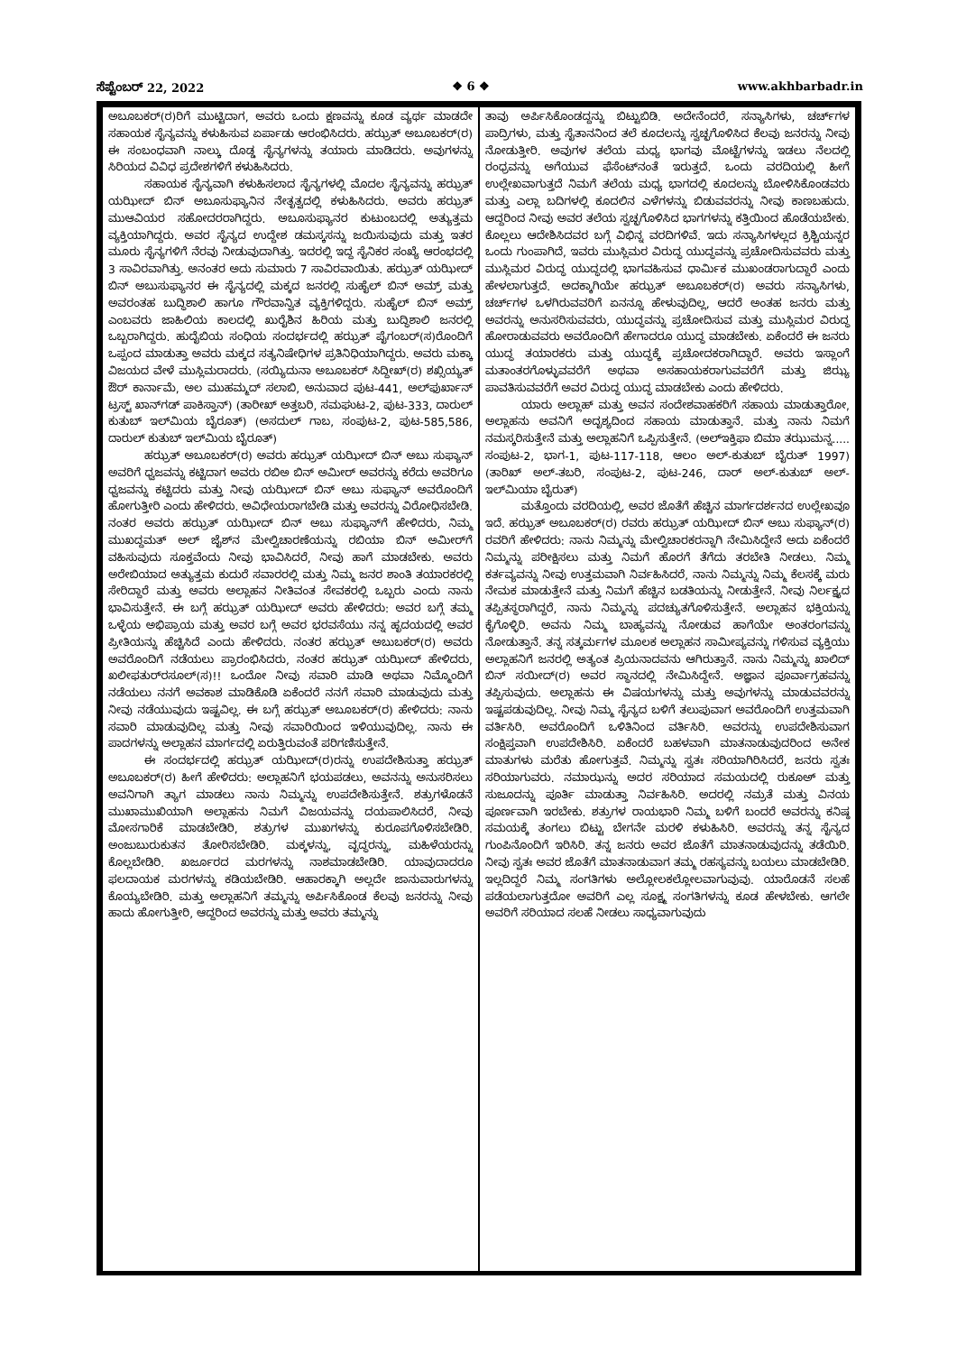ಸೆಪ್ಟೆಂಬರ್ 22, 2022 ❖ 6 ❖ www.akhbarbadr.in
ಅಬೂಬಕರ್(ರ)ರಿಗೆ ಮುಟ್ಟಿದಾಗ, ಅವರು ಒಂದು ಕ್ಷಣವನ್ನು ಕೂಡ ವ್ಯರ್ಥ ಮಾಡದೇ ಸಹಾಯಕ ಸೈನ್ಯವನ್ನು ಕಳುಹಿಸುವ ಏರ್ಪಾಡು ಆರಂಭಿಸಿದರು. ಹಝ್ರತ್ ಅಬೂಬಕರ್(ರ) ಈ ಸಂಬಂಧವಾಗಿ ನಾಲ್ಕು ದೊಡ್ಡ ಸೈನ್ಯಗಳನ್ನು ತಯಾರು ಮಾಡಿದರು. ಅವುಗಳನ್ನು ಸಿರಿಯದ ವಿವಿಧ ಪ್ರದೇಶಗಳಿಗೆ ಕಳುಹಿಸಿದರು.
ಸಹಾಯಕ ಸೈನ್ಯವಾಗಿ ಕಳುಹಿಸಲಾದ ಸೈನ್ಯಗಳಲ್ಲಿ ಮೊದಲ ಸೈನ್ಯವನ್ನು ಹಝ್ರತ್ ಯಝೀದ್ ಬಿನ್ ಅಬೂಸುಫ್ಯಾನಿನ ನೇತೃತ್ವದಲ್ಲಿ ಕಳುಹಿಸಿದರು. ಅವರು ಹಝ್ರತ್ ಮುಆವಿಯರ ಸಹೋದರರಾಗಿದ್ದರು. ಅಬೂಸುಫ್ಯಾನರ ಕುಟುಂಬದಲ್ಲಿ ಅತ್ಯುತ್ತಮ ವ್ಯಕ್ತಿಯಾಗಿದ್ದರು. ಅವರ ಸೈನ್ಯದ ಉದ್ದೇಶ ಡಮಸ್ಕಸನ್ನು ಜಯಿಸುವುದು ಮತ್ತು ಇತರ ಮೂರು ಸೈನ್ಯಗಳಿಗೆ ನೆರವು ನೀಡುವುದಾಗಿತ್ತು. ಇದರಲ್ಲಿ ಇದ್ದ ಸೈನಿಕರ ಸಂಖ್ಯೆ ಆರಂಭದಲ್ಲಿ 3 ಸಾವಿರವಾಗಿತ್ತು. ಅನಂತರ ಅದು ಸುಮಾರು 7 ಸಾವಿರವಾಯಿತು. ಹಝ್ರತ್ ಯಝೀದ್ ಬಿನ್ ಅಬುಸುಫ್ಯಾನರ ಈ ಸೈನ್ಯದಲ್ಲಿ ಮಕ್ಕದ ಜನರಲ್ಲಿ ಸುಹೈಲ್ ಬಿನ್ ಅಮ್ರ್ ಮತ್ತು ಅವರಂತಹ ಬುದ್ಧಿಶಾಲಿ ಹಾಗೂ ಗೌರವಾನ್ವಿತ ವ್ಯಕ್ತಿಗಳಿದ್ದರು. ಸುಹೈಲ್ ಬಿನ್ ಅಮ್ರ್ ಎಂಬವರು ಜಾಹಿಲಿಯ ಕಾಲದಲ್ಲಿ ಖುರೈಶಿನ ಹಿರಿಯ ಮತ್ತು ಬುದ್ಧಿಶಾಲಿ ಜನರಲ್ಲಿ ಒಬ್ಬರಾಗಿದ್ದರು. ಹುದೈಬಿಯ ಸಂಧಿಯ ಸಂದರ್ಭದಲ್ಲಿ ಹಝ್ರತ್ ಪೈಗಂಬರ್(ಸ)ರೊಂದಿಗೆ ಒಪ್ಪಂದ ಮಾಡುತ್ತಾ ಅವರು ಮಕ್ಕದ ಸತ್ಯನಿಷೇಧಿಗಳ ಪ್ರತಿನಿಧಿಯಾಗಿದ್ದರು. ಅವರು ಮಕ್ಕಾ ವಿಜಯದ ವೇಳೆ ಮುಸ್ಲಿಮರಾದರು. (ಸಯ್ಯಿದುನಾ ಅಬೂಬಕರ್ ಸಿದ್ದೀಖ್(ರ) ಶಖ್ಸಿಯ್ಯತ್ ಔರ್ ಕಾರ್ನಾಮೆ, ಅಲ ಮುಹಮ್ಮದ್ ಸಲಾಬಿ, ಅನುವಾದ ಪುಟ-441, ಅಲ್‌ಫುರ್ಖಾನ್ ಟ್ರಸ್ಟ್ ಖಾನ್‌ಗಡ್ ಪಾಕಿಸ್ತಾನ್) (ತಾರೀಖ್ ಅತ್ತಬರಿ, ಸಮಘುಟ-2, ಪುಟ-333, ದಾರುಲ್ ಕುತುಬ್ ಇಲ್‌ಮಿಯ ಬೈರೂತ್) (ಅಸದುಲ್ ಗಾಬ, ಸಂಪುಟ-2, ಪುಟ-585,586, ದಾರುಲ್ ಕುತುಬ್ ಇಲ್‌ಮಿಯ ಬೈರೂತ್)
ಹಝ್ರತ್ ಅಬೂಬಕರ್(ರ) ಅವರು ಹಝ್ರತ್ ಯಝೀದ್ ಬಿನ್ ಅಬು ಸುಫ್ಯಾನ್ ಅವರಿಗೆ ಧ್ವಜವನ್ನು ಕಟ್ಟಿದಾಗ ಅವರು ರಬಿಅ ಬಿನ್ ಅಮೀರ್ ಅವರನ್ನು ಕರೆದು ಅವರಿಗೂ ಧ್ವಜವನ್ನು ಕಟ್ಟಿದರು ಮತ್ತು ನೀವು ಯಝೀದ್ ಬಿನ್ ಅಬು ಸುಫ್ಯಾನ್ ಅವರೊಂದಿಗೆ ಹೋಗುತ್ತೀರಿ ಎಂದು ಹೇಳಿದರು. ಅವಿಧೇಯರಾಗಬೇಡಿ ಮತ್ತು ಅವರನ್ನು ವಿರೋಧಿಸಬೇಡಿ. ನಂತರ ಅವರು ಹಝ್ರತ್ ಯಝೀದ್ ಬಿನ್ ಅಬು ಸುಫ್ಯಾನ್‌ಗೆ ಹೇಳಿದರು, ನಿಮ್ಮ ಮುಖದ್ದಮತ್ ಅಲ್ ಜೈಶ್‌ನ ಮೇಲ್ವಿಚಾರಣೆಯನ್ನು ರಬಿಯಾ ಬಿನ್ ಅಮೀರ್‌ಗೆ ವಹಿಸುವುದು ಸೂಕ್ತವೆಂದು ನೀವು ಭಾವಿಸಿದರೆ, ನೀವು ಹಾಗೆ ಮಾಡಬೇಕು. ಅವರು ಅರೇಬಿಯಾದ ಅತ್ಯುತ್ತಮ ಕುದುರೆ ಸವಾರರಲ್ಲಿ ಮತ್ತು ನಿಮ್ಮ ಜನರ ಶಾಂತಿ ತಯಾರಕರಲ್ಲಿ ಸೇರಿದ್ದಾರೆ ಮತ್ತು ಅವರು ಅಲ್ಲಾಹನ ನೀತಿವಂತ ಸೇವಕರಲ್ಲಿ ಒಬ್ಬರು ಎಂದು ನಾನು ಭಾವಿಸುತ್ತೇನೆ. ಈ ಬಗ್ಗೆ ಹಝ್ರತ್ ಯಝೀದ್ ಅವರು ಹೇಳಿದರು: ಅವರ ಬಗ್ಗೆ ತಮ್ಮ ಒಳ್ಳೆಯ ಅಭಿಪ್ರಾಯ ಮತ್ತು ಅವರ ಬಗ್ಗೆ ಅವರ ಭರವಸೆಯು ನನ್ನ ಹೃದಯದಲ್ಲಿ ಅವರ ಪ್ರೀತಿಯನ್ನು ಹೆಚ್ಚಿಸಿದೆ ಎಂದು ಹೇಳಿದರು. ನಂತರ ಹಝ್ರತ್ ಅಬುಬಕರ್(ರ) ಅವರು ಅವರೊಂದಿಗೆ ನಡೆಯಲು ಪ್ರಾರಂಭಿಸಿದರು, ನಂತರ ಹಝ್ರತ್ ಯಝೀದ್ ಹೇಳಿದರು, ಖಲೀಫತುರ್‌ರಸೂಲ್(ಸ)!! ಒಂದೋ ನೀವು ಸವಾರಿ ಮಾಡಿ ಅಥವಾ ನಿಮ್ಮೊಂದಿಗೆ ನಡೆಯಲು ನನಗೆ ಅವಕಾಶ ಮಾಡಿಕೊಡಿ ಏಕೆಂದರೆ ನನಗೆ ಸವಾರಿ ಮಾಡುವುದು ಮತ್ತು ನೀವು ನಡೆಯುವುದು ಇಷ್ಟವಿಲ್ಲ. ಈ ಬಗ್ಗೆ ಹಝ್ರತ್ ಅಬೂಬಕರ್(ರ) ಹೇಳಿದರು: ನಾನು ಸವಾರಿ ಮಾಡುವುದಿಲ್ಲ ಮತ್ತು ನೀವು ಸವಾರಿಯಿಂದ ಇಳಿಯುವುದಿಲ್ಲ. ನಾನು ಈ ಪಾದಗಳನ್ನು ಅಲ್ಲಾಹನ ಮಾರ್ಗದಲ್ಲಿ ಏರುತ್ತಿರುವಂತೆ ಪರಿಗಣಿಸುತ್ತೇನೆ.
ಈ ಸಂದರ್ಭದಲ್ಲಿ ಹಝ್ರತ್ ಯಝೀದ್(ರ)ರನ್ನು ಉಪದೇಶಿಸುತ್ತಾ ಹಝ್ರತ್ ಅಬೂಬಕರ್(ರ) ಹೀಗೆ ಹೇಳಿದರು: ಅಲ್ಲಾಹನಿಗೆ ಭಯಪಡಲು, ಅವನನ್ನು ಅನುಸರಿಸಲು ಅವನಿಗಾಗಿ ತ್ಯಾಗ ಮಾಡಲು ನಾನು ನಿಮ್ಮನ್ನು ಉಪದೇಶಿಸುತ್ತೇನೆ. ಶತ್ರುಗಳೊಡನೆ ಮುಖಾಮುಖಿಯಾಗಿ ಅಲ್ಲಾಹನು ನಿಮಗೆ ವಿಜಯವನ್ನು ದಯಪಾಲಿಸಿದರೆ, ನೀವು ಮೋಸಗಾರಿಕೆ ಮಾಡಬೇಡಿರಿ, ಶತ್ರುಗಳ ಮುಖಗಳನ್ನು ಕುರೂಪಗೊಳಿಸಬೇಡಿರಿ. ಅಂಜುಬುರುಕುತನ ತೋರಿಸಬೇಡಿರಿ. ಮಕ್ಕಳನ್ನು, ವೃದ್ಧರನ್ನು, ಮಹಿಳೆಯರನ್ನು ಕೊಲ್ಲಬೇಡಿರಿ. ಖರ್ಜೂರದ ಮರಗಳನ್ನು ನಾಶಮಾಡಬೇಡಿರಿ. ಯಾವುದಾದರೂ ಫಲದಾಯಕ ಮರಗಳನ್ನು ಕಡಿಯಬೇಡಿರಿ. ಆಹಾರಕ್ಕಾಗಿ ಅಲ್ಲದೇ ಜಾನುವಾರುಗಳನ್ನು ಕೊಯ್ಯಬೇಡಿರಿ. ಮತ್ತು ಅಲ್ಲಾಹನಿಗೆ ತಮ್ಮನ್ನು ಅರ್ಪಿಸಿಕೊಂಡ ಕೆಲವು ಜನರನ್ನು ನೀವು ಹಾದು ಹೋಗುತ್ತೀರಿ, ಆದ್ದರಿಂದ ಅವರನ್ನು ಮತ್ತು ಅವರು ತಮ್ಮನ್ನು
ತಾವು ಅರ್ಪಿಸಿಕೊಂಡದ್ದನ್ನು ಬಿಟ್ಟುಬಿಡಿ. ಅದೇನೆಂದರೆ, ಸನ್ಯಾಸಿಗಳು, ಚರ್ಚ್‌ಗಳ ಪಾದ್ರಿಗಳು, ಮತ್ತು ಸೈತಾನನಿಂದ ತಲೆ ಕೂದಲನ್ನು ಸ್ವಚ್ಛಗೊಳಿಸಿದ ಕೆಲವು ಜನರನ್ನು ನೀವು ನೋಡುತ್ತೀರಿ. ಅವುಗಳ ತಲೆಯ ಮಧ್ಯ ಭಾಗವು ಮೊಟ್ಟೆಗಳನ್ನು ಇಡಲು ನೆಲದಲ್ಲಿ ರಂಧ್ರವನ್ನು ಅಗೆಯುವ ಫೆಸೆಂಟ್‌ನಂತೆ ಇರುತ್ತದೆ. ಒಂದು ವರದಿಯಲ್ಲಿ ಹೀಗೆ ಉಲ್ಲೇಖವಾಗುತ್ತದೆ ನಿಮಗೆ ತಲೆಯ ಮಧ್ಯ ಭಾಗದಲ್ಲಿ ಕೂದಲನ್ನು ಬೋಳಿಸಿಕೊಂಡವರು ಮತ್ತು ಎಲ್ಲಾ ಬದಿಗಳಲ್ಲಿ ಕೂದಲಿನ ಎಳೆಗಳನ್ನು ಬಿಡುವವರನ್ನು ನೀವು ಕಾಣಬಹುದು. ಆದ್ದರಿಂದ ನೀವು ಅವರ ತಲೆಯ ಸ್ವಚ್ಛಗೊಳಿಸಿದ ಭಾಗಗಳನ್ನು ಕತ್ತಿಯಿಂದ ಹೊಡೆಯಬೇಕು. ಕೊಲ್ಲಲು ಆದೇಶಿಸಿದವರ ಬಗ್ಗೆ ವಿಭಿನ್ನ ವರದಿಗಳಿವೆ. ಇದು ಸನ್ಯಾಸಿಗಳಲ್ಲದ ಕ್ರಿಶ್ಚಿಯನ್ನರ ಒಂದು ಗುಂಪಾಗಿದೆ, ಇವರು ಮುಸ್ಲಿಮರ ವಿರುದ್ಧ ಯುದ್ಧವನ್ನು ಪ್ರಚೋದಿಸುವವರು ಮತ್ತು ಮುಸ್ಲಿಮರ ವಿರುದ್ಧ ಯುದ್ಧದಲ್ಲಿ ಭಾಗವಹಿಸುವ ಧಾರ್ಮಿಕ ಮುಖಂಡರಾಗುದ್ದಾರೆ ಎಂದು ಹೇಳಲಾಗುತ್ತದೆ. ಅದಕ್ಕಾಗಿಯೇ ಹಝ್ರತ್ ಅಬೂಬಕರ್(ರ) ಅವರು ಸನ್ಯಾಸಿಗಳು, ಚರ್ಚ್‌ಗಳ ಒಳಗಿರುವವರಿಗೆ ಏನನ್ನೂ ಹೇಳುವುದಿಲ್ಲ, ಆದರೆ ಅಂತಹ ಜನರು ಮತ್ತು ಅವರನ್ನು ಅನುಸರಿಸುವವರು, ಯುದ್ಧವನ್ನು ಪ್ರಚೋದಿಸುವ ಮತ್ತು ಮುಸ್ಲಿಮರ ವಿರುದ್ಧ ಹೋರಾಡುವವರು ಅವರೊಂದಿಗೆ ಹೇಗಾದರೂ ಯುದ್ಧ ಮಾಡಬೇಕು. ಏಕೆಂದರೆ ಈ ಜನರು ಯುದ್ಧ ತಯಾರಕರು ಮತ್ತು ಯುದ್ಧಕ್ಕೆ ಪ್ರಚೋದಕರಾಗಿದ್ದಾರೆ. ಅವರು ಇಸ್ಲಾಂಗೆ ಮತಾಂತರಗೊಳ್ಳುವವರೆಗೆ ಅಥವಾ ಅಸಹಾಯಕರಾಗುವವರೆಗೆ ಮತ್ತು ಜಿಝ್ಯ ಪಾವತಿಸುವವರೆಗೆ ಅವರ ವಿರುದ್ಧ ಯುದ್ಧ ಮಾಡಬೇಕು ಎಂದು ಹೇಳಿದರು.
ಯಾರು ಅಲ್ಲಾಹ್ ಮತ್ತು ಅವನ ಸಂದೇಶವಾಹಕರಿಗೆ ಸಹಾಯ ಮಾಡುತ್ತಾರೋ, ಅಲ್ಲಾಹನು ಅವನಿಗೆ ಅದೃಶ್ಯದಿಂದ ಸಹಾಯ ಮಾಡುತ್ತಾನೆ. ಮತ್ತು ನಾನು ನಿಮಗೆ ನಮಸ್ಕರಿಸುತ್ತೇನೆ ಮತ್ತು ಅಲ್ಲಾಹನಿಗೆ ಒಪ್ಪಿಸುತ್ತೇನೆ. (ಅಲ್‌ಇಕ್ತಿಫಾ ಬಿಮಾ ತಝುಮನ್ನ..... ಸಂಪುಟ-2, ಭಾಗ-1, ಪುಟ-117-118, ಆಲಂ ಅಲ್-ಕುತುಬ್ ಬೈರುತ್ 1997) (ತಾರಿಖ್ ಅಲ್-ತಬರಿ, ಸಂಪುಟ-2, ಪುಟ-246, ದಾರ್ ಅಲ್-ಕುತುಬ್ ಅಲ್-ಇಲ್‌ಮಿಯಾ ಬೈರುತ್)
ಮತ್ತೊಂದು ವರದಿಯಲ್ಲಿ, ಅವರ ಜೊತೆಗೆ ಹೆಚ್ಚಿನ ಮಾರ್ಗದರ್ಶನದ ಉಲ್ಲೇಖವೂ ಇದೆ. ಹಝ್ರತ್ ಅಬೂಬಕರ್(ರ) ರವರು ಹಝ್ರತ್ ಯಝೀದ್ ಬಿನ್ ಅಬು ಸುಫ್ಯಾನ್(ರ) ರವರಿಗೆ ಹೇಳಿದರು: ನಾನು ನಿಮ್ಮನ್ನು ಮೇಲ್ವಿಚಾರಕರನ್ನಾಗಿ ನೇಮಿಸಿದ್ದೇನೆ ಅದು ಏಕೆಂದರೆ ನಿಮ್ಮನ್ನು ಪರೀಕ್ಷಿಸಲು ಮತ್ತು ನಿಮಗೆ ಹೊರಗೆ ತೆಗೆದು ತರಬೇತಿ ನೀಡಲು. ನಿಮ್ಮ ಕರ್ತವ್ಯವನ್ನು ನೀವು ಉತ್ತಮವಾಗಿ ನಿರ್ವಹಿಸಿದರೆ, ನಾನು ನಿಮ್ಮನ್ನು ನಿಮ್ಮ ಕೆಲಸಕ್ಕೆ ಮರು ನೇಮಕ ಮಾಡುತ್ತೇನೆ ಮತ್ತು ನಿಮಗೆ ಹೆಚ್ಚಿನ ಬಡತಿಯನ್ನು ನೀಡುತ್ತೇನೆ. ನೀವು ನಿರ್ಲಕ್ಷ್ಯದ ತಪ್ಪಿತಸ್ಥರಾಗಿದ್ದರೆ, ನಾನು ನಿಮ್ಮನ್ನು ಪದಚ್ಯುತಗೊಳಿಸುತ್ತೇನೆ. ಅಲ್ಲಾಹನ ಭಕ್ತಿಯನ್ನು ಕೈಗೊಳ್ಳಿರಿ. ಅವನು ನಿಮ್ಮ ಬಾಹ್ಯವನ್ನು ನೋಡುವ ಹಾಗೆಯೇ ಅಂತರಂಗವನ್ನು ನೋಡುತ್ತಾನೆ. ತನ್ನ ಸತ್ಕರ್ಮಗಳ ಮೂಲಕ ಅಲ್ಲಾಹನ ಸಾಮೀಪ್ಯವನ್ನು ಗಳಿಸುವ ವ್ಯಕ್ತಿಯು ಅಲ್ಲಾಹನಿಗೆ ಜನರಲ್ಲಿ ಅತ್ಯಂತ ಪ್ರಿಯನಾದವನು ಆಗಿರುತ್ತಾನೆ. ನಾನು ನಿಮ್ಮನ್ನು ಖಾಲಿದ್ ಬಿನ್ ಸಯೀದ್(ರ) ಅವರ ಸ್ಥಾನದಲ್ಲಿ ನೇಮಿಸಿದ್ದೇನೆ. ಅಜ್ಞಾನ ಪೂರ್ವಾಗ್ರಹವನ್ನು ತಪ್ಪಿಸುವುದು. ಅಲ್ಲಾಹನು ಈ ವಿಷಯಗಳನ್ನು ಮತ್ತು ಅವುಗಳನ್ನು ಮಾಡುವವರನ್ನು ಇಷ್ಟಪಡುವುದಿಲ್ಲ. ನೀವು ನಿಮ್ಮ ಸೈನ್ಯದ ಬಳಿಗೆ ತಲುಪುವಾಗ ಅವರೊಂದಿಗೆ ಉತ್ತಮವಾಗಿ ವರ್ತಿಸಿರಿ. ಅವರೊಂದಿಗೆ ಒಳಿತಿನಿಂದ ವರ್ತಿಸಿರಿ. ಅವರನ್ನು ಉಪದೇಶಿಸುವಾಗ ಸಂಕ್ಷಿಪ್ತವಾಗಿ ಉಪದೇಶಿಸಿರಿ. ಏಕೆಂದರೆ ಬಹಳವಾಗಿ ಮಾತನಾಡುವುದರಿಂದ ಅನೇಕ ಮಾತುಗಳು ಮರೆತು ಹೋಗುತ್ತವೆ. ನಿಮ್ಮನ್ನು ಸ್ವತಃ ಸರಿಯಾಗಿರಿಸಿದರೆ, ಜನರು ಸ್ವತಃ ಸರಿಯಾಗುವರು. ನಮಾಝನ್ನು ಅದರ ಸರಿಯಾದ ಸಮಯದಲ್ಲಿ ರುಕೂಅ್ ಮತ್ತು ಸುಜೂದನ್ನು ಪೂರ್ತಿ ಮಾಡುತ್ತಾ ನಿರ್ವಹಿಸಿರಿ. ಅದರಲ್ಲಿ ನಮ್ರತೆ ಮತ್ತು ವಿನಯ ಪೂರ್ಣವಾಗಿ ಇರಬೇಕು. ಶತ್ರುಗಳ ರಾಯಭಾರಿ ನಿಮ್ಮ ಬಳಿಗೆ ಬಂದರೆ ಅವರನ್ನು ಕನಿಷ್ಠ ಸಮಯಕ್ಕೆ ತಂಗಲು ಬಿಟ್ಟು ಬೇಗನೇ ಮರಳಿ ಕಳುಹಿಸಿರಿ. ಅವರನ್ನು ತನ್ನ ಸೈನ್ಯದ ಗುಂಪಿನೊಂದಿಗೆ ಇರಿಸಿರಿ. ತನ್ನ ಜನರು ಅವರ ಜೊತೆಗೆ ಮಾತನಾಡುವುದನ್ನು ತಡೆಯಿರಿ. ನೀವು ಸ್ವತಃ ಅವರ ಜೊತೆಗೆ ಮಾತನಾಡುವಾಗ ತಮ್ಮ ರಹಸ್ಯವನ್ನು ಬಯಲು ಮಾಡಬೇಡಿರಿ. ಇಲ್ಲದಿದ್ದರೆ ನಿಮ್ಮ ಸಂಗತಿಗಳು ಅಲ್ಲೋಲಕಲ್ಲೋಲವಾಗುವುವು. ಯಾರೊಡನೆ ಸಲಹೆ ಪಡೆಯಲಾಗುತ್ತದೋ ಅವರಿಗೆ ಎಲ್ಲ ಸೂಕ್ಷ್ಮ ಸಂಗತಿಗಳನ್ನು ಕೂಡ ಹೇಳಬೇಕು. ಆಗಲೇ ಅವರಿಗೆ ಸರಿಯಾದ ಸಲಹೆ ನೀಡಲು ಸಾಧ್ಯವಾಗುವುದು